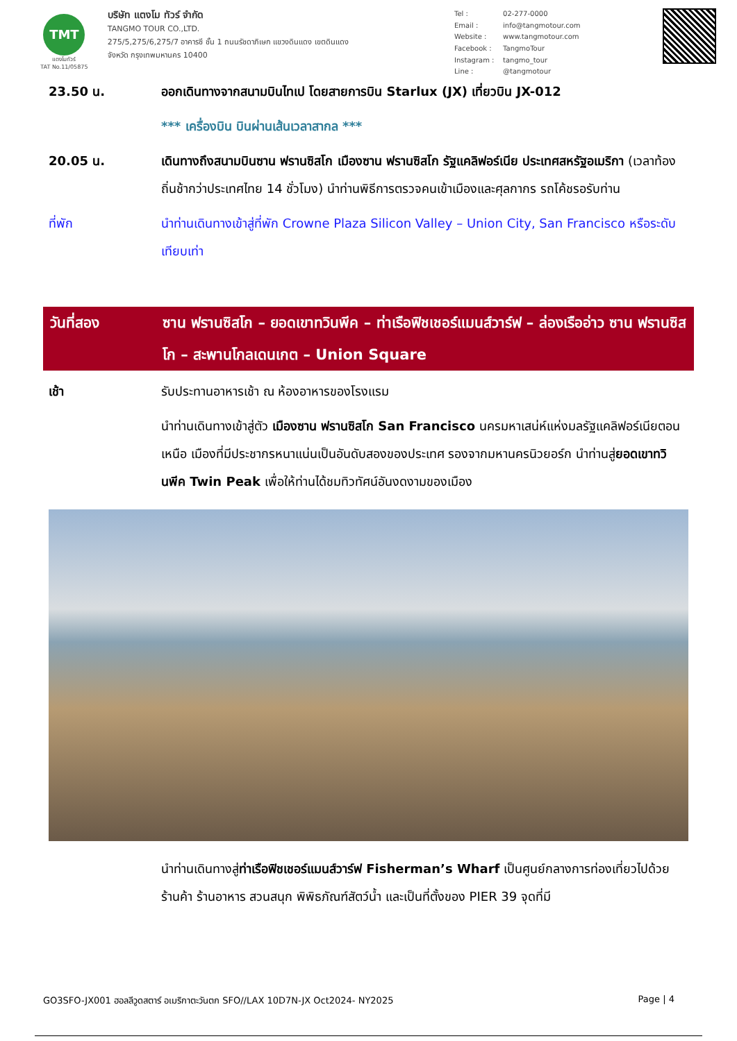TMT
แตงโมทัวร์
TAT No.11/05875
บริษัท แตงโม ทัวร์ จำกัด
TANGMO TOUR CO.,LTD.
275/5,275/6,275/7 อาคารซี ชั้น 1 ถนนรัชดาภิเษก แขวงดินแดง เขตดินแดง
จังหวัด กรุงเทพมหานคร 10400
Tel : 02-277-0000 Email : info@tangmotour.com Website : www.tangmotour.com Facebook : TangmoTour Instagram : tangmo_tour Line : @tangmotour
23.50 น. ออกเดินทางจากสนามบินไทเป โดยสายการบิน Starlux (JX) เที่ยวบิน JX-012
*** เครื่องบิน บินผ่านเส้นเวลาสากล ***
20.05 น. เดินทางถึงสนามบินซาน ฟรานซิสโก เมืองซาน ฟรานซิสโก รัฐแคลิฟอร์เนีย ประเทศสหรัฐอเมริกา (เวลาท้องถิ่นช้ากว่าประเทศไทย 14 ชั่วโมง) นำท่านพิธีการตรวจคนเข้าเมืองและศุลกากร รถโค้ชรอรับท่าน
ที่พัก นำท่านเดินทางเข้าสู่ที่พัก Crowne Plaza Silicon Valley – Union City, San Francisco หรือระดับเทียบเท่า
วันที่สอง ซาน ฟรานซิสโก – ยอดเขาทวินพีค – ท่าเรือฟิชเชอร์แมนส์วาร์ฟ – ล่องเรืออ่าว ซาน ฟรานซิสโก – สะพานโกลเดนเกต – Union Square
เช้า รับประทานอาหารเช้า ณ ห้องอาหารของโรงแรม
นำท่านเดินทางเข้าสู่ตัว เมืองซาน ฟรานซิสโก San Francisco นครมหาเสน่ห์แห่งมลรัฐแคลิฟอร์เนียตอนเหนือ เมืองที่มีประชากรหนาแน่นเป็นอันดับสองของประเทศ รองจากมหานครนิวยอร์ก นำท่านสู่ยอดเขาทวินพีค Twin Peak เพื่อให้ท่านได้ชมทิวทัศน์อันงดงามของเมือง
นำท่านเดินทางสู่ท่าเรือฟิชเชอร์แมนส์วาร์ฟ Fisherman’s Wharf เป็นศูนย์กลางการท่องเที่ยวไปด้วยร้านค้า ร้านอาหาร สวนสนุก พิพิธภัณฑ์สัตว์น้ำ และเป็นที่ตั้งของ PIER 39 จุดที่มี
GO3SFO-JX001 ฮอลลีวูดสตาร์ อเมริกาตะวันตก SFO//LAX 10D7N-JX Oct2024- NY2025 Page | 4